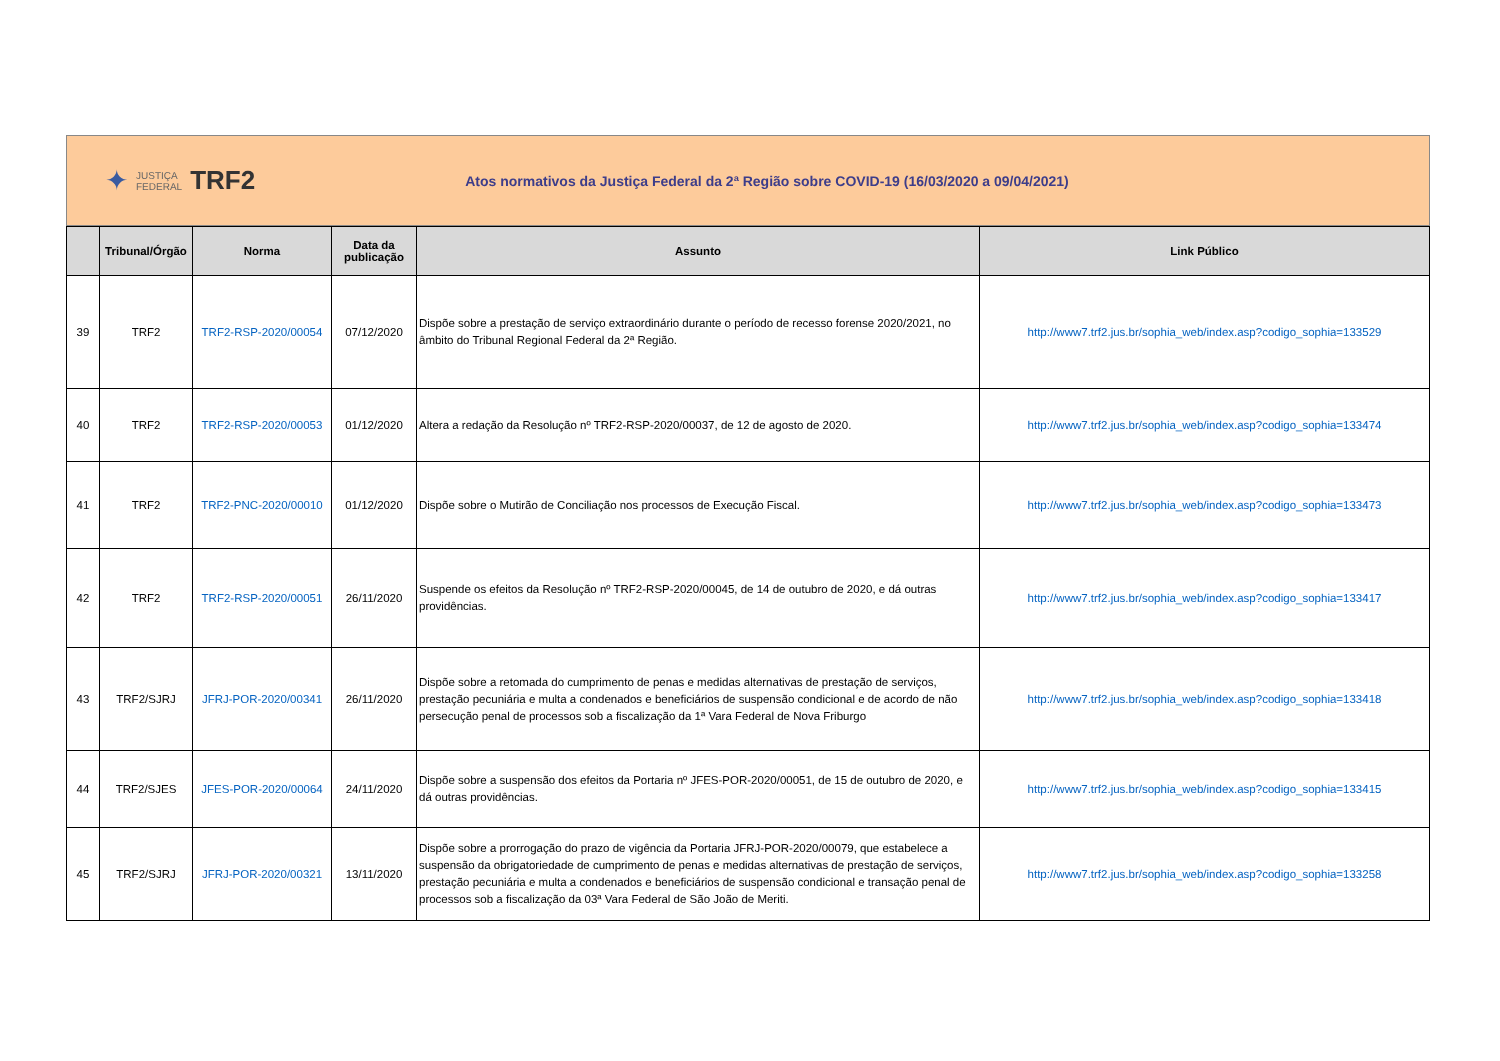✦
JUSTIÇA
FEDERAL
TRF2
Atos normativos da Justiça Federal da 2ª Região sobre COVID-19 (16/03/2020 a 09/04/2021)
| | Tribunal/Órgão | Norma | Data da publicação | Assunto | Link Público |
| --- | --- | --- | --- | --- | --- |
| 39 | TRF2 | TRF2-RSP-2020/00054 | 07/12/2020 | Dispõe sobre a prestação de serviço extraordinário durante o período de recesso forense 2020/2021, no âmbito do Tribunal Regional Federal da 2ª Região. | http://www7.trf2.jus.br/sophia_web/index.asp?codigo_sophia=133529 |
| 40 | TRF2 | TRF2-RSP-2020/00053 | 01/12/2020 | Altera a redação da Resolução nº TRF2-RSP-2020/00037, de 12 de agosto de 2020. | http://www7.trf2.jus.br/sophia_web/index.asp?codigo_sophia=133474 |
| 41 | TRF2 | TRF2-PNC-2020/00010 | 01/12/2020 | Dispõe sobre o Mutirão de Conciliação nos processos de Execução Fiscal. | http://www7.trf2.jus.br/sophia_web/index.asp?codigo_sophia=133473 |
| 42 | TRF2 | TRF2-RSP-2020/00051 | 26/11/2020 | Suspende os efeitos da Resolução nº TRF2-RSP-2020/00045, de 14 de outubro de 2020, e dá outras providências. | http://www7.trf2.jus.br/sophia_web/index.asp?codigo_sophia=133417 |
| 43 | TRF2/SJRJ | JFRJ-POR-2020/00341 | 26/11/2020 | Dispõe sobre a retomada do cumprimento de penas e medidas alternativas de prestação de serviços, prestação pecuniária e multa a condenados e beneficiários de suspensão condicional e de acordo de não persecução penal de processos sob a fiscalização da 1ª Vara Federal de Nova Friburgo | http://www7.trf2.jus.br/sophia_web/index.asp?codigo_sophia=133418 |
| 44 | TRF2/SJES | JFES-POR-2020/00064 | 24/11/2020 | Dispõe sobre a suspensão dos efeitos da Portaria nº JFES-POR-2020/00051, de 15 de outubro de 2020, e dá outras providências. | http://www7.trf2.jus.br/sophia_web/index.asp?codigo_sophia=133415 |
| 45 | TRF2/SJRJ | JFRJ-POR-2020/00321 | 13/11/2020 | Dispõe sobre a prorrogação do prazo de vigência da Portaria JFRJ-POR-2020/00079, que estabelece a suspensão da obrigatoriedade de cumprimento de penas e medidas alternativas de prestação de serviços, prestação pecuniária e multa a condenados e beneficiários de suspensão condicional e transação penal de processos sob a fiscalização da 03ª Vara Federal de São João de Meriti. | http://www7.trf2.jus.br/sophia_web/index.asp?codigo_sophia=133258 |